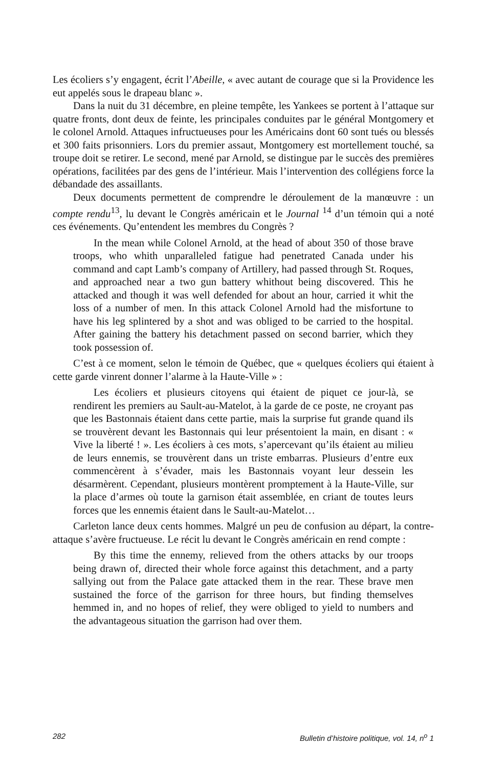Les écoliers s’y engagent, écrit l’Abeille, « avec autant de courage que si la Providence les eut appelés sous le drapeau blanc ».
Dans la nuit du 31 décembre, en pleine tempête, les Yankees se portent à l’attaque sur quatre fronts, dont deux de feinte, les principales conduites par le général Montgomery et le colonel Arnold. Attaques infructueuses pour les Américains dont 60 sont tués ou blessés et 300 faits prisonniers. Lors du premier assaut, Montgomery est mortellement touché, sa troupe doit se retirer. Le second, mené par Arnold, se distingue par le succès des premières opérations, facilitées par des gens de l’intérieur. Mais l’intervention des collégiens force la débandade des assaillants.
Deux documents permettent de comprendre le déroulement de la manœuvre : un compte rendu<sup>13</sup>, lu devant le Congrès américain et le Journal <sup>14</sup> d’un témoin qui a noté ces événements. Qu’entendent les membres du Congrès ?
In the mean while Colonel Arnold, at the head of about 350 of those brave troops, who whith unparalleled fatigue had penetrated Canada under his command and capt Lamb’s company of Artillery, had passed through St. Roques, and approached near a two gun battery whithout being discovered. This he attacked and though it was well defended for about an hour, carried it whit the loss of a number of men. In this attack Colonel Arnold had the misfortune to have his leg splintered by a shot and was obliged to be carried to the hospital. After gaining the battery his detachment passed on second barrier, which they took possession of.
C’est à ce moment, selon le témoin de Québec, que « quelques écoliers qui étaient à cette garde vinrent donner l’alarme à la Haute-Ville » :
Les écoliers et plusieurs citoyens qui étaient de piquet ce jour-là, se rendirent les premiers au Sault-au-Matelot, à la garde de ce poste, ne croyant pas que les Bastonnais étaient dans cette partie, mais la surprise fut grande quand ils se trouvèrent devant les Bastonnais qui leur présentoient la main, en disant : « Vive la liberté ! ». Les écoliers à ces mots, s’apercevant qu’ils étaient au milieu de leurs ennemis, se trouvèrent dans un triste embarras. Plusieurs d’entre eux commencèrent à s’évader, mais les Bastonnais voyant leur dessein les désarmèrent. Cependant, plusieurs montèrent promptement à la Haute-Ville, sur la place d’armes où toute la garnison était assemblée, en criant de toutes leurs forces que les ennemis étaient dans le Sault-au-Matelot…
Carleton lance deux cents hommes. Malgré un peu de confusion au départ, la contre-attaque s’avère fructueuse. Le récit lu devant le Congrès américain en rend compte :
By this time the ennemy, relieved from the others attacks by our troops being drawn of, directed their whole force against this detachment, and a party sallying out from the Palace gate attacked them in the rear. These brave men sustained the force of the garrison for three hours, but finding themselves hemmed in, and no hopes of relief, they were obliged to yield to numbers and the advantageous situation the garrison had over them.
282 Bulletin d’histoire politique, vol. 14, n<sup>o</sup> 1